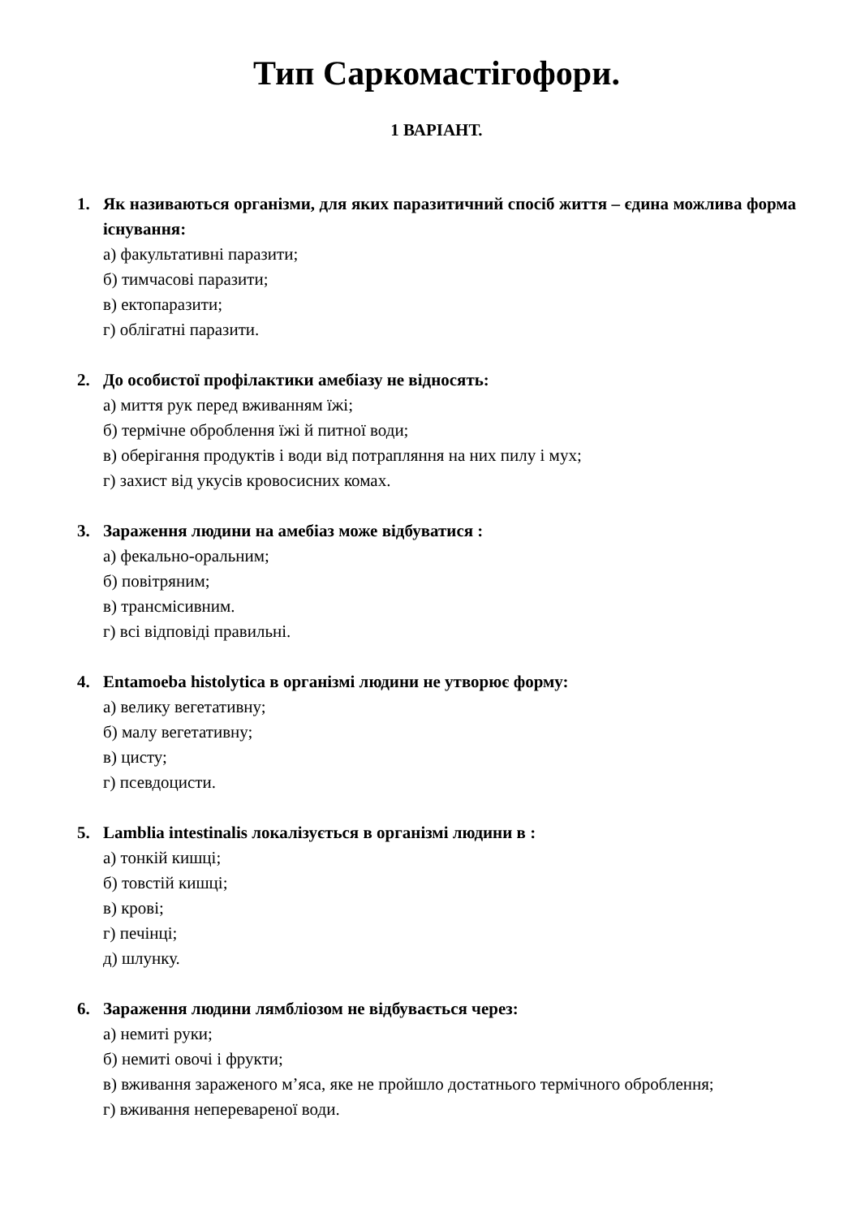Тип Саркомастігофори.
1 ВАРІАНТ.
1. Як називаються організми, для яких паразитичний спосіб життя – єдина можлива форма існування:
а) факультативні паразити;
б) тимчасові паразити;
в) ектопаразити;
г) облігатні паразити.
2. До особистої профілактики амебіазу не відносять:
а) миття рук перед вживанням їжі;
б) термічне оброблення їжі й питної води;
в) оберігання продуктів і води від потрапляння на них пилу і мух;
г) захист від укусів кровосисних комах.
3. Зараження людини на амебіаз може відбуватися :
а) фекально-оральним;
б) повітряним;
в) трансмісивним.
г) всі відповіді правильні.
4. Entamoeba histolytica в організмі людини не утворює форму:
а) велику вегетативну;
б) малу вегетативну;
в) цисту;
г) псевдоцисти.
5. Lamblia intestinalis локалізується в організмі людини в :
а) тонкій кишці;
б) товстій кишці;
в) крові;
г) печінці;
д) шлунку.
6. Зараження людини лямбліозом не відбувається через:
а) немиті руки;
б) немиті овочі і фрукти;
в) вживання зараженого м’яса, яке не пройшло достатнього термічного оброблення;
г) вживання неперевареної води.